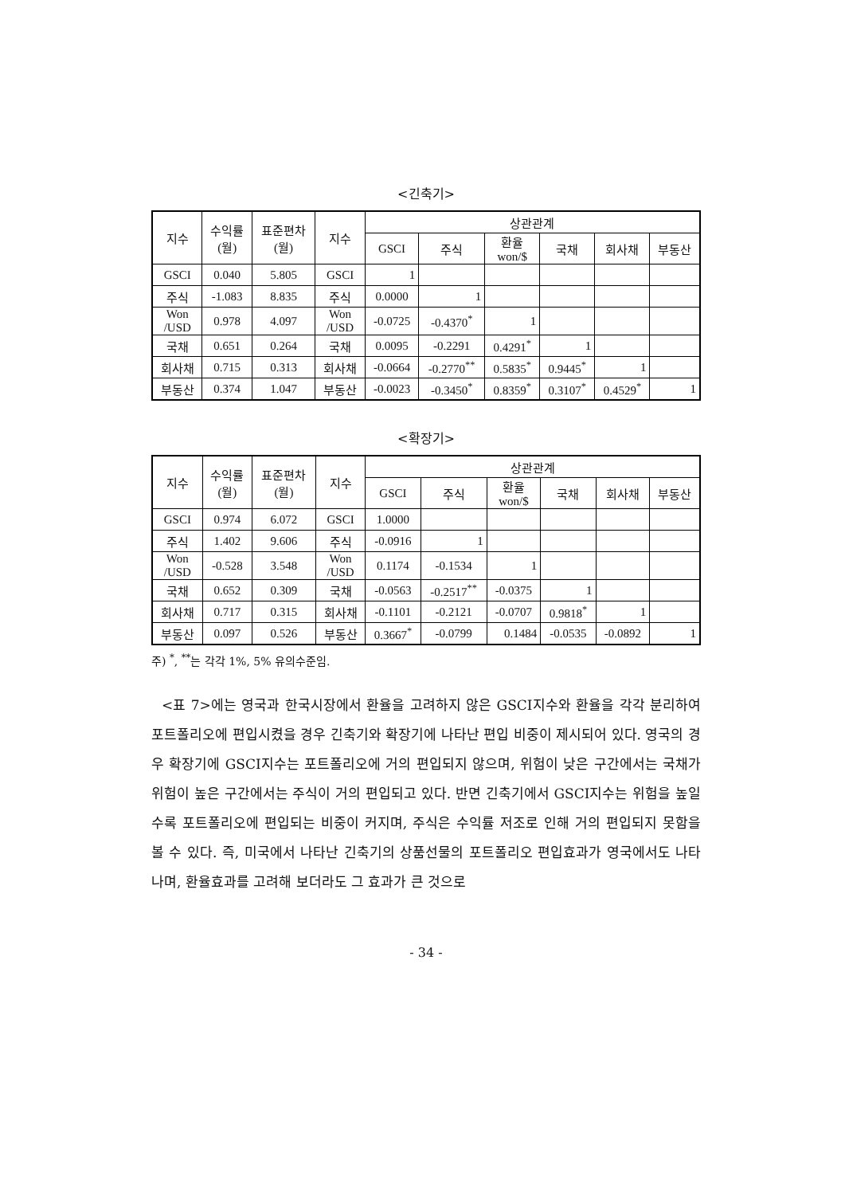<긴축기>
| 지수 | 수익률 (월) | 표준편차 (월) | 지수 | 상관관계 | | | | | |
| --- | --- | --- | --- | --- | --- | --- | --- | --- | --- |
| | | | | GSCI | 주식 | 환율 won/$ | 국채 | 회사채 | 부동산 |
| GSCI | 0.040 | 5.805 | GSCI | 1 | | | | | |
| 주식 | -1.083 | 8.835 | 주식 | 0.0000 | 1 | | | | |
| Won /USD | 0.978 | 4.097 | Won /USD | -0.0725 | -0.4370<sup>*</sup> | 1 | | | |
| 국채 | 0.651 | 0.264 | 국채 | 0.0095 | -0.2291 | 0.4291<sup>*</sup> | 1 | | |
| 회사채 | 0.715 | 0.313 | 회사채 | -0.0664 | -0.2770<sup>**</sup> | 0.5835<sup>*</sup> | 0.9445<sup>*</sup> | 1 | |
| 부동산 | 0.374 | 1.047 | 부동산 | -0.0023 | -0.3450<sup>*</sup> | 0.8359<sup>*</sup> | 0.3107<sup>*</sup> | 0.4529<sup>*</sup> | 1 |
<확장기>
| 지수 | 수익률 (월) | 표준편차 (월) | 지수 | 상관관계 | | | | | |
| --- | --- | --- | --- | --- | --- | --- | --- | --- | --- |
| | | | | GSCI | 주식 | 환율 won/$ | 국채 | 회사채 | 부동산 |
| GSCI | 0.974 | 6.072 | GSCI | 1.0000 | | | | | |
| 주식 | 1.402 | 9.606 | 주식 | -0.0916 | 1 | | | | |
| Won /USD | -0.528 | 3.548 | Won /USD | 0.1174 | -0.1534 | 1 | | | |
| 국채 | 0.652 | 0.309 | 국채 | -0.0563 | -0.2517<sup>**</sup> | -0.0375 | 1 | | |
| 회사채 | 0.717 | 0.315 | 회사채 | -0.1101 | -0.2121 | -0.0707 | 0.9818<sup>*</sup> | 1 | |
| 부동산 | 0.097 | 0.526 | 부동산 | 0.3667<sup>*</sup> | -0.0799 | 0.1484 | -0.0535 | -0.0892 | 1 |
주) <sup>*</sup>, <sup>**</sup>는 각각 1%, 5% 유의수준임.
<표 7>에는 영국과 한국시장에서 환율을 고려하지 않은 GSCI지수와 환율을 각각 분리하여 포트폴리오에 편입시켰을 경우 긴축기와 확장기에 나타난 편입 비중이 제시되어 있다. 영국의 경우 확장기에 GSCI지수는 포트폴리오에 거의 편입되지 않으며, 위험이 낮은 구간에서는 국채가 위험이 높은 구간에서는 주식이 거의 편입되고 있다. 반면 긴축기에서 GSCI지수는 위험을 높일수록 포트폴리오에 편입되는 비중이 커지며, 주식은 수익률 저조로 인해 거의 편입되지 못함을 볼 수 있다. 즉, 미국에서 나타난 긴축기의 상품선물의 포트폴리오 편입효과가 영국에서도 나타나며, 환율효과를 고려해 보더라도 그 효과가 큰 것으로
- 34 -